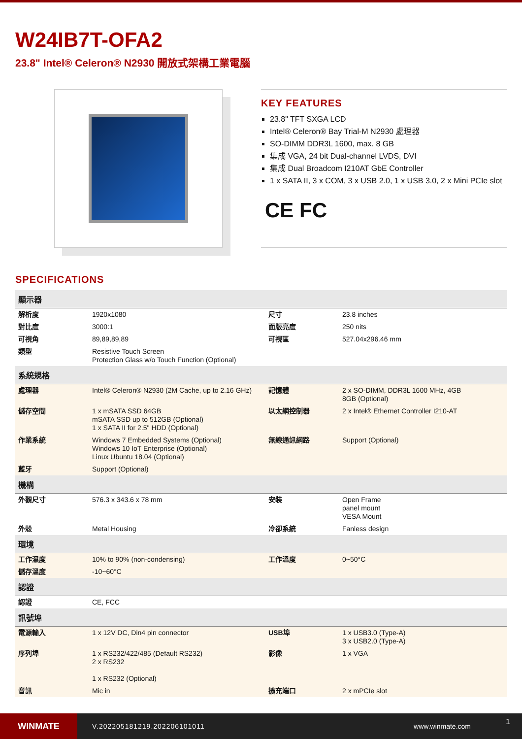W24IB7T-OFA2
23.8" Intel® Celeron® N2930 開放式架構工業電腦
KEY FEATURES
23.8" TFT SXGA LCD
Intel® Celeron® Bay Trial-M N2930 處理器
SO-DIMM DDR3L 1600, max. 8 GB
集成 VGA, 24 bit Dual-channel LVDS, DVI
集成 Dual Broadcom I210AT GbE Controller
1 x SATA II, 3 x COM, 3 x USB 2.0, 1 x USB 3.0, 2 x Mini PCIe slot
CE FC
SPECIFICATIONS
| 顯示器 | | | |
| --- | --- | --- | --- |
| 解析度 | 1920x1080 | 尺寸 | 23.8 inches |
| 對比度 | 3000:1 | 面版亮度 | 250 nits |
| 可視角 | 89,89,89,89 | 可視區 | 527.04x296.46 mm |
| 類型 | Resistive Touch Screen Protection Glass w/o Touch Function (Optional) | | |
| 系統規格 | | | |
| 處理器 | Intel® Celeron® N2930 (2M Cache, up to 2.16 GHz) | 記憶體 | 2 x SO-DIMM, DDR3L 1600 MHz, 4GB 8GB (Optional) |
| 儲存空間 | 1 x mSATA SSD 64GB mSATA SSD up to 512GB (Optional) 1 x SATA II for 2.5" HDD (Optional) | 以太網控制器 | 2 x Intel® Ethernet Controller I210-AT |
| 作業系統 | Windows 7 Embedded Systems (Optional) Windows 10 IoT Enterprise (Optional) Linux Ubuntu 18.04 (Optional) | 無線通訊網路 | Support (Optional) |
| 藍牙 | Support (Optional) | | |
| 機構 | | | |
| 外觀尺寸 | 576.3 x 343.6 x 78 mm | 安裝 | Open Frame panel mount VESA Mount |
| 外殼 | Metal Housing | 冷卻系統 | Fanless design |
| 環境 | | | |
| 工作濕度 | 10% to 90% (non-condensing) | 工作溫度 | 0~50°C |
| 儲存溫度 | -10~60°C | | |
| 認證 | | | |
| 認證 | CE, FCC | | |
| 訊號埠 | | | |
| 電源輸入 | 1 x 12V DC, Din4 pin connector | USB埠 | 1 x USB3.0 (Type-A) 3 x USB2.0 (Type-A) |
| 序列埠 | 1 x RS232/422/485 (Default RS232) 2 x RS232 1 x RS232 (Optional) | 影像 | 1 x VGA |
| 音訊 | Mic in | 擴充端口 | 2 x mPCIe slot |
WINMATE
V.202205181219.202206101011 www.winmate.com
1